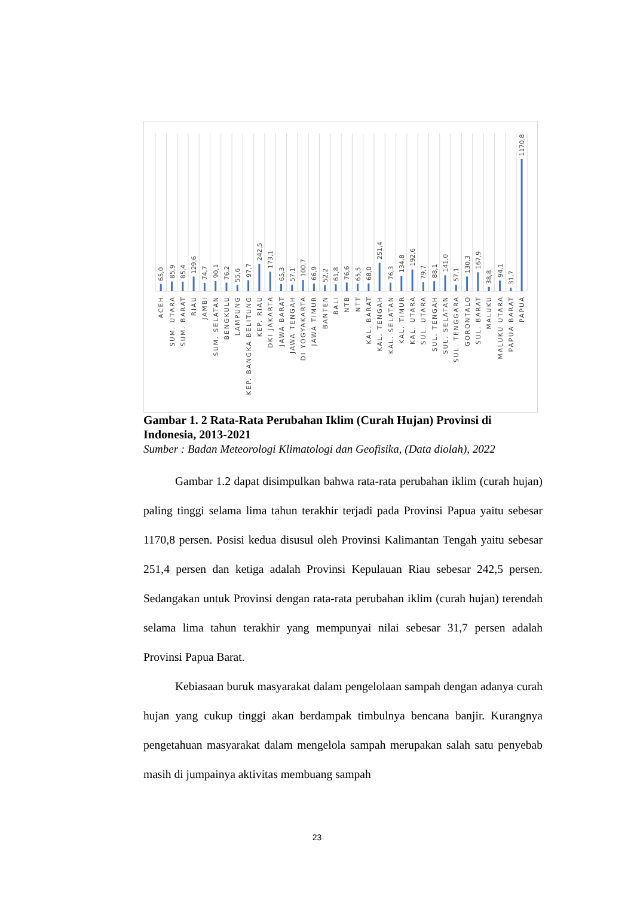65,0
85,9
85,4
129,6
74,7
90,1
76,2
55,6
97,7
242,5
173,1
65,3
57,1
100,7
66,9
52,2
61,8
76,6
65,5
68,0
251,4
76,3
134,8
192,6
79,7
88,1
141,0
57,1
130,3
167,9
38,8
94,1
31,7
1170,8
ACEH
SUM. UTARA
SUM. BARAT
RIAU
JAMBI
SUM. SELATAN
BENGKULU
LAMPUNG
KEP. BANGKA BELITUNG
KEP. RIAU
DKI JAKARTA
JAWA BARAT
JAWA TENGAH
DI YOGYAKARTA
JAWA TIMUR
BANTEN
BALI
NTB
NTT
KAL. BARAT
KAL. TENGAH
KAL. SELATAN
KAL. TIMUR
KAL. UTARA
SUL. UTARA
SUL. TENGAH
SUL. SELATAN
SUL. TENGGARA
GORONTALO
SUL. BARAT
MALUKU
MALUKU UTARA
PAPUA BARAT
PAPUA
Gambar 1. 2 Rata-Rata Perubahan Iklim (Curah Hujan) Provinsi di Indonesia, 2013-2021
Sumber : Badan Meteorologi Klimatologi dan Geofisika, (Data diolah), 2022
Gambar 1.2 dapat disimpulkan bahwa rata-rata perubahan iklim (curah hujan) paling tinggi selama lima tahun terakhir terjadi pada Provinsi Papua yaitu sebesar 1170,8 persen. Posisi kedua disusul oleh Provinsi Kalimantan Tengah yaitu sebesar 251,4 persen dan ketiga adalah Provinsi Kepulauan Riau sebesar 242,5 persen. Sedangakan untuk Provinsi dengan rata-rata perubahan iklim (curah hujan) terendah selama lima tahun terakhir yang mempunyai nilai sebesar 31,7 persen adalah Provinsi Papua Barat.
Kebiasaan buruk masyarakat dalam pengelolaan sampah dengan adanya curah hujan yang cukup tinggi akan berdampak timbulnya bencana banjir. Kurangnya pengetahuan masyarakat dalam mengelola sampah merupakan salah satu penyebab masih di jumpainya aktivitas membuang sampah
23